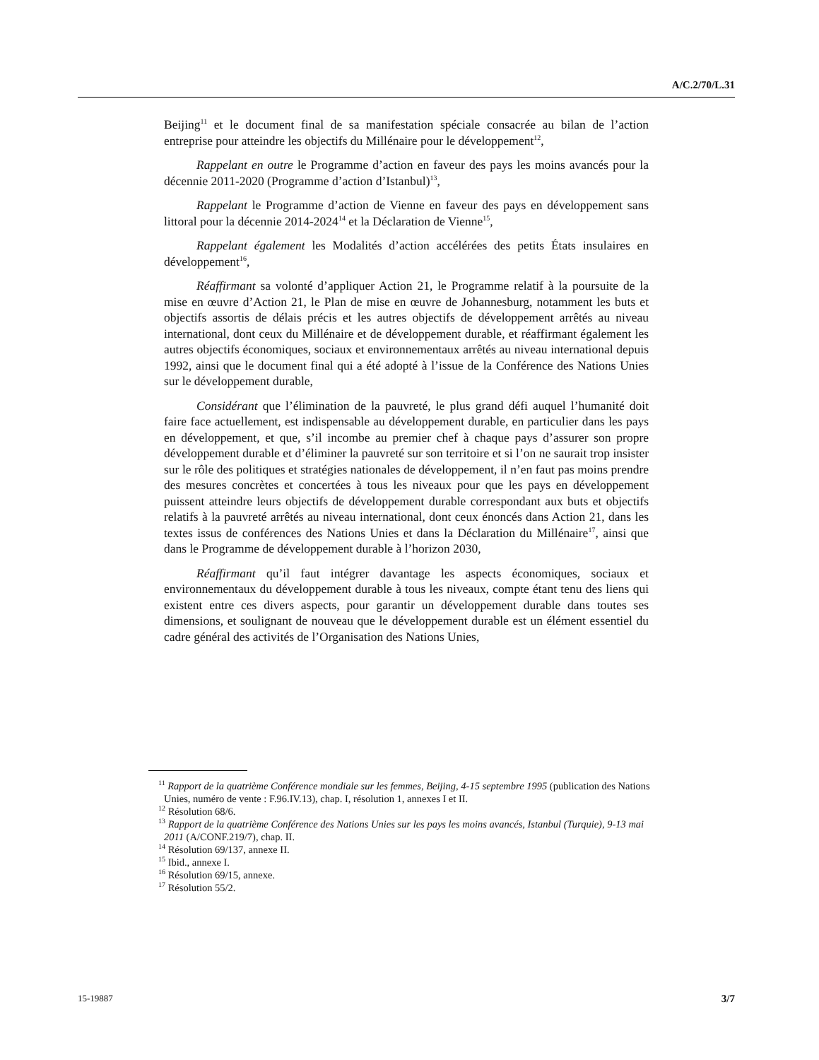A/C.2/70/L.31
Beijing<sup>11</sup> et le document final de sa manifestation spéciale consacrée au bilan de l’action entreprise pour atteindre les objectifs du Millénaire pour le développement<sup>12</sup>,
Rappelant en outre le Programme d’action en faveur des pays les moins avancés pour la décennie 2011-2020 (Programme d’action d’Istanbul)<sup>13</sup>,
Rappelant le Programme d’action de Vienne en faveur des pays en développement sans littoral pour la décennie 2014-2024<sup>14</sup> et la Déclaration de Vienne<sup>15</sup>,
Rappelant également les Modalités d’action accélérées des petits États insulaires en développement<sup>16</sup>,
Réaffirmant sa volonté d’appliquer Action 21, le Programme relatif à la poursuite de la mise en œuvre d’Action 21, le Plan de mise en œuvre de Johannesburg, notamment les buts et objectifs assortis de délais précis et les autres objectifs de développement arrêtés au niveau international, dont ceux du Millénaire et de développement durable, et réaffirmant également les autres objectifs économiques, sociaux et environnementaux arrêtés au niveau international depuis 1992, ainsi que le document final qui a été adopté à l’issue de la Conférence des Nations Unies sur le développement durable,
Considérant que l’élimination de la pauvreté, le plus grand défi auquel l’humanité doit faire face actuellement, est indispensable au développement durable, en particulier dans les pays en développement, et que, s’il incombe au premier chef à chaque pays d’assurer son propre développement durable et d’éliminer la pauvreté sur son territoire et si l’on ne saurait trop insister sur le rôle des politiques et stratégies nationales de développement, il n’en faut pas moins prendre des mesures concrètes et concertées à tous les niveaux pour que les pays en développement puissent atteindre leurs objectifs de développement durable correspondant aux buts et objectifs relatifs à la pauvreté arrêtés au niveau international, dont ceux énoncés dans Action 21, dans les textes issus de conférences des Nations Unies et dans la Déclaration du Millénaire<sup>17</sup>, ainsi que dans le Programme de développement durable à l’horizon 2030,
Réaffirmant qu’il faut intégrer davantage les aspects économiques, sociaux et environnementaux du développement durable à tous les niveaux, compte étant tenu des liens qui existent entre ces divers aspects, pour garantir un développement durable dans toutes ses dimensions, et soulignant de nouveau que le développement durable est un élément essentiel du cadre général des activités de l’Organisation des Nations Unies,
<sup>11</sup> Rapport de la quatrième Conférence mondiale sur les femmes, Beijing, 4-15 septembre 1995 (publication des Nations Unies, numéro de vente : F.96.IV.13), chap. I, résolution 1, annexes I et II.
<sup>12</sup> Résolution 68/6.
<sup>13</sup> Rapport de la quatrième Conférence des Nations Unies sur les pays les moins avancés, Istanbul (Turquie), 9-13 mai 2011 (A/CONF.219/7), chap. II.
<sup>14</sup> Résolution 69/137, annexe II.
<sup>15</sup> Ibid., annexe I.
<sup>16</sup> Résolution 69/15, annexe.
<sup>17</sup> Résolution 55/2.
15-19887 3/7